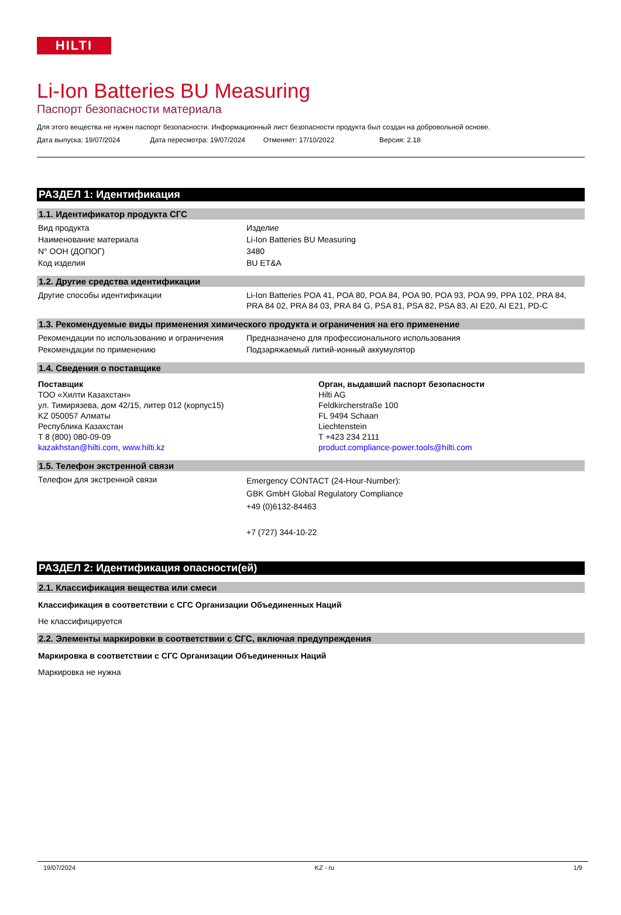HILTI
Li-Ion Batteries BU Measuring
Паспорт безопасности материала
Для этого вещества не нужен паспорт безопасности. Информационный лист безопасности продукта был создан на добровольной основе.
Дата выпуска: 19/07/2024 Дата пересмотра: 19/07/2024 Отменяет: 17/10/2022 Версия: 2.18
РАЗДЕЛ 1: Идентификация
1.1. Идентификатор продукта СГС
| Вид продукта | Изделие |
| Наименование материала | Li-Ion Batteries BU Measuring |
| N° ООН (ДОПОГ) | 3480 |
| Код изделия | BU ET&A |
1.2. Другие средства идентификации
| Другие способы идентификации | Li-Ion Batteries POA 41, POA 80, POA 84, POA 90, POA 93, POA 99, PPA 102, PRA 84, PRA 84 02, PRA 84 03, PRA 84 G, PSA 81, PSA 82, PSA 83, AI E20, AI E21, PD-C |
1.3. Рекомендуемые виды применения химического продукта и ограничения на его применение
| Рекомендации по использованию и ограничения | Предназначено для профессионального использования |
| Рекомендации по применению | Подзаряжаемый литий-ионный аккумулятор |
1.4. Сведения о поставщике
| Поставщик ТОО «Хилти Казахстан» ул. Тимирязева, дом 42/15, литер 012 (корпус15) KZ 050057 Алматы Республика Казахстан T 8 (800) 080-09-09 kazakhstan@hilti.com , www.hilti.kz | Орган, выдавший паспорт безопасности Hilti AG Feldkircherstraße 100 FL 9494 Schaan Liechtenstein T +423 234 2111 product.compliance-power.tools@hilti.com |
1.5. Телефон экстренной связи
| Телефон для экстренной связи | Emergency CONTACT (24-Hour-Number): GBK GmbH Global Regulatory Compliance +49 (0)6132-84463 +7 (727) 344-10-22 |
РАЗДЕЛ 2: Идентификация опасности(ей)
2.1. Классификация вещества или смеси
Классификация в соответствии с СГС Организации Объединенных Наций
Не классифицируется
2.2. Элементы маркировки в соответствии с СГС, включая предупреждения
Маркировка в соответствии с СГС Организации Объединенных Наций
Маркировка не нужна
19/07/2024 KZ - ru 1/9